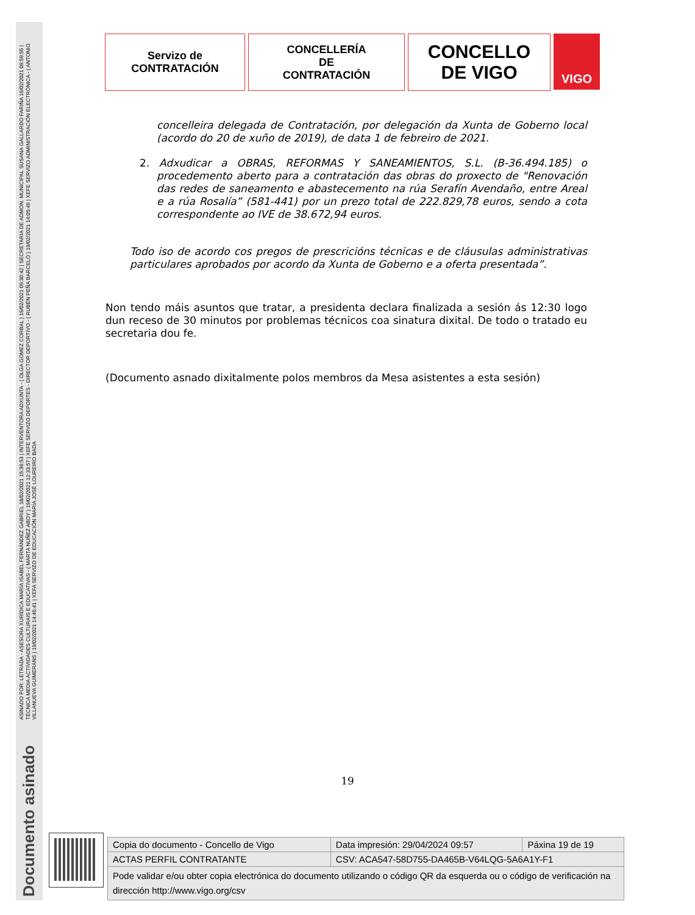ASINADO POR: LETRADA - ASESORA XURÍDICA MARÍA ISABEL FERNÁNDEZ GABRIEL 18/02/2021 15:36:53 | INTERVENTORA ADXUNTA - ( OLGA GOMEZ CORBAL ) 19/02/2021 09:30:42 | SECRETARIA DE ADMON. MUNICIPAL SUSANA GALLARDO FARIÑA 19/02/2021 09:59:55 | TÉCNICA MEDIA ACTIVIDADES CULTURAIS E EDUCATIVAS - ( MARTA NUÑEZ ABOY ) 19/02/2021 12:33:57 | XEFE SERVIZO DEPORTES - DIRECTOR DEPORTIVO - ( RUBÉN PEÑA BARCELÓ ) 19/02/2021 14:05:49 | XEFE SERVIZO ADMINISTRACIÓN ELECTRÓNICA - ( ANTONIO VILLANUEVA GUIMERÁNS ) 19/02/2021 14:46:41 | XEFA SERVIZO DE EDUCACIÓN MARÍA JOSÉ LOUREIRO BADA
Documento asinado
Servizo de
CONTRATACIÓN
CONCELLERÍA
DE
CONTRATACIÓN
CONCELLO
DE VIGO
VIGO
concelleira delegada de Contratación, por delegación da Xunta de Goberno local (acordo do 20 de xuño de 2019), de data 1 de febreiro de 2021.
2. Adxudicar a OBRAS, REFORMAS Y SANEAMIENTOS, S.L. (B-36.494.185) o procedemento aberto para a contratación das obras do proxecto de "Renovación das redes de saneamento e abastecemento na rúa Serafín Avendaño, entre Areal e a rúa Rosalía” (581-441) por un prezo total de 222.829,78 euros, sendo a cota correspondente ao IVE de 38.672,94 euros.
Todo iso de acordo cos pregos de prescricións técnicas e de cláusulas administrativas particulares aprobados por acordo da Xunta de Goberno e a oferta presentada”.
Non tendo máis asuntos que tratar, a presidenta declara finalizada a sesión ás 12:30 logo dun receso de 30 minutos por problemas técnicos coa sinatura dixital. De todo o tratado eu secretaria dou fe.
(Documento asnado dixitalmente polos membros da Mesa asistentes a esta sesión)
19
| Copia do documento - Concello de Vigo | Data impresión: 29/04/2024 09:57 | Páxina 19 de 19 |
| ACTAS PERFIL CONTRATANTE | CSV: ACA547-58D755-DA465B-V64LQG-5A6A1Y-F1 | |
| Pode validar e/ou obter copia electrónica do documento utilizando o código QR da esquerda ou o código de verificación na dirección http://www.vigo.org/csv | | |